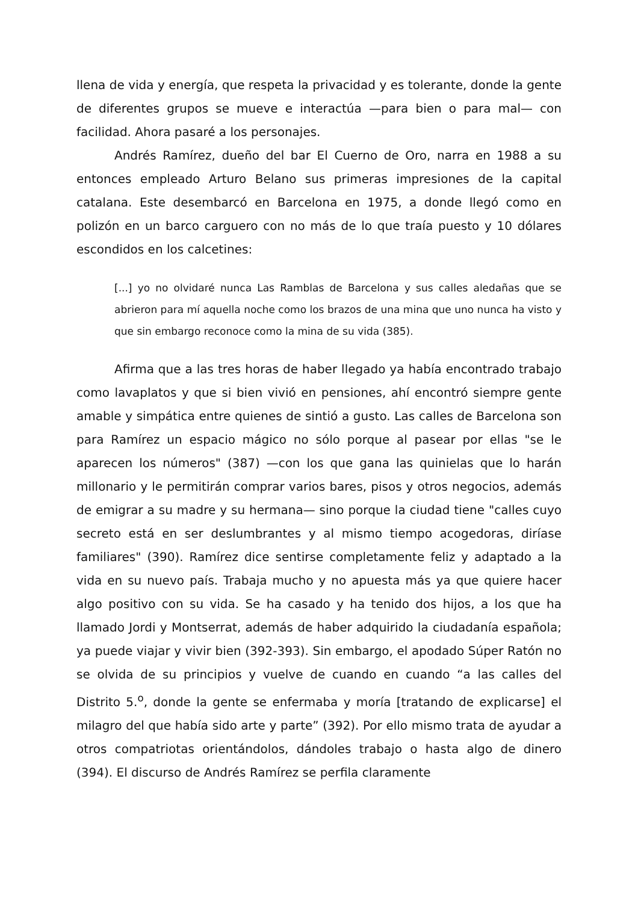llena de vida y energía, que respeta la privacidad y es tolerante, donde la gente de diferentes grupos se mueve e interactúa —para bien o para mal— con facilidad. Ahora pasaré a los personajes.
Andrés Ramírez, dueño del bar El Cuerno de Oro, narra en 1988 a su entonces empleado Arturo Belano sus primeras impresiones de la capital catalana. Este desembarcó en Barcelona en 1975, a donde llegó como en polizón en un barco carguero con no más de lo que traía puesto y 10 dólares escondidos en los calcetines:
[...] yo no olvidaré nunca Las Ramblas de Barcelona y sus calles aledañas que se abrieron para mí aquella noche como los brazos de una mina que uno nunca ha visto y que sin embargo reconoce como la mina de su vida (385).
Afirma que a las tres horas de haber llegado ya había encontrado trabajo como lavaplatos y que si bien vivió en pensiones, ahí encontró siempre gente amable y simpática entre quienes de sintió a gusto. Las calles de Barcelona son para Ramírez un espacio mágico no sólo porque al pasear por ellas "se le aparecen los números" (387) —con los que gana las quinielas que lo harán millonario y le permitirán comprar varios bares, pisos y otros negocios, además de emigrar a su madre y su hermana— sino porque la ciudad tiene "calles cuyo secreto está en ser deslumbrantes y al mismo tiempo acogedoras, diríase familiares" (390). Ramírez dice sentirse completamente feliz y adaptado a la vida en su nuevo país. Trabaja mucho y no apuesta más ya que quiere hacer algo positivo con su vida. Se ha casado y ha tenido dos hijos, a los que ha llamado Jordi y Montserrat, además de haber adquirido la ciudadanía española; ya puede viajar y vivir bien (392-393). Sin embargo, el apodado Súper Ratón no se olvida de su principios y vuelve de cuando en cuando “a las calles del Distrito 5.<sup>o</sup>, donde la gente se enfermaba y moría [tratando de explicarse] el milagro del que había sido arte y parte” (392). Por ello mismo trata de ayudar a otros compatriotas orientándolos, dándoles trabajo o hasta algo de dinero (394). El discurso de Andrés Ramírez se perfila claramente